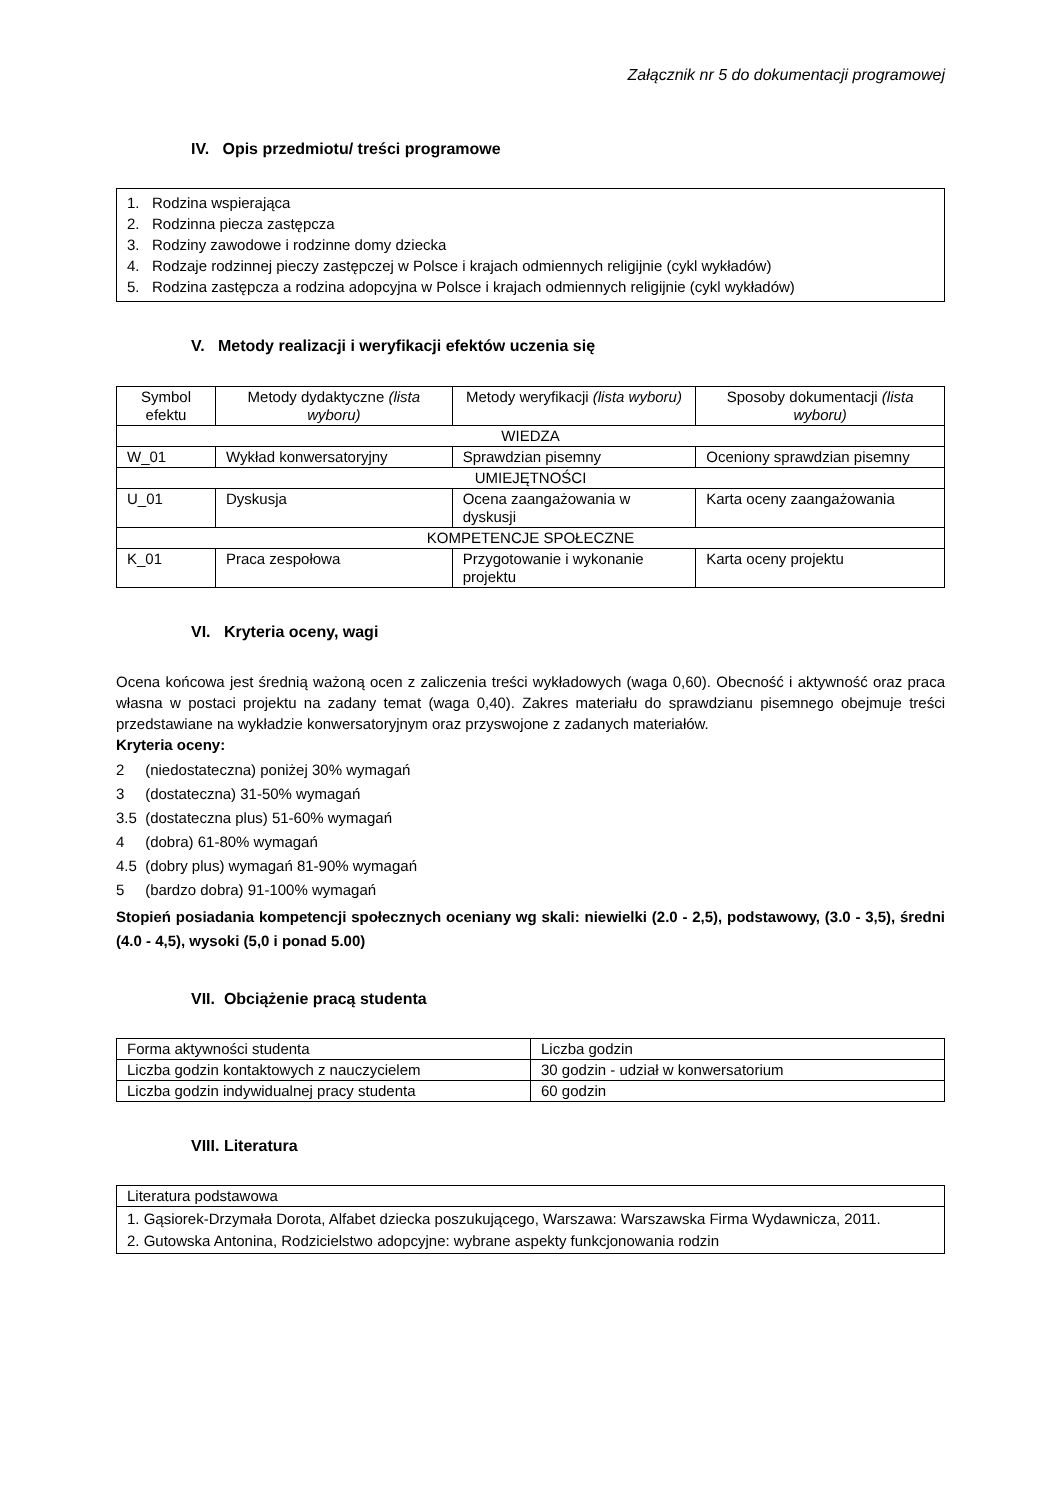Załącznik nr 5 do dokumentacji programowej
IV. Opis przedmiotu/ treści programowe
1. Rodzina wspierająca
2. Rodzinna piecza zastępcza
3. Rodziny zawodowe i rodzinne domy dziecka
4. Rodzaje rodzinnej pieczy zastępczej w Polsce i krajach odmiennych religijnie (cykl wykładów)
5. Rodzina zastępcza a rodzina adopcyjna w Polsce i krajach odmiennych religijnie (cykl wykładów)
V. Metody realizacji i weryfikacji efektów uczenia się
| Symbol efektu | Metody dydaktyczne (lista wyboru) | Metody weryfikacji (lista wyboru) | Sposoby dokumentacji (lista wyboru) |
| --- | --- | --- | --- |
| WIEDZA | | | |
| W_01 | Wykład konwersatoryjny | Sprawdzian pisemny | Oceniony sprawdzian pisemny |
| UMIEJĘTNOŚCI | | | |
| U_01 | Dyskusja | Ocena zaangażowania w dyskusji | Karta oceny zaangażowania |
| KOMPETENCJE SPOŁECZNE | | | |
| K_01 | Praca zespołowa | Przygotowanie i wykonanie projektu | Karta oceny projektu |
VI. Kryteria oceny, wagi
Ocena końcowa jest średnią ważoną ocen z zaliczenia treści wykładowych (waga 0,60). Obecność i aktywność oraz praca własna w postaci projektu na zadany temat (waga 0,40). Zakres materiału do sprawdzianu pisemnego obejmuje treści przedstawiane na wykładzie konwersatoryjnym oraz przyswojone z zadanych materiałów.
Kryteria oceny:
2 (niedostateczna) poniżej 30% wymagań
3 (dostateczna) 31-50% wymagań
3.5 (dostateczna plus) 51-60% wymagań
4 (dobra) 61-80% wymagań
4.5 (dobry plus) wymagań 81-90% wymagań
5 (bardzo dobra) 91-100% wymagań
Stopień posiadania kompetencji społecznych oceniany wg skali: niewielki (2.0 - 2,5), podstawowy, (3.0 - 3,5), średni (4.0 - 4,5), wysoki (5,0 i ponad 5.00)
VII. Obciążenie pracą studenta
| Forma aktywności studenta | Liczba godzin |
| Liczba godzin kontaktowych z nauczycielem | 30 godzin - udział w konwersatorium |
| Liczba godzin indywidualnej pracy studenta | 60 godzin |
VIII. Literatura
| Literatura podstawowa |
| 1. Gąsiorek-Drzymała Dorota, Alfabet dziecka poszukującego, Warszawa: Warszawska Firma Wydawnicza, 2011. 2. Gutowska Antonina, Rodzicielstwo adopcyjne: wybrane aspekty funkcjonowania rodzin |